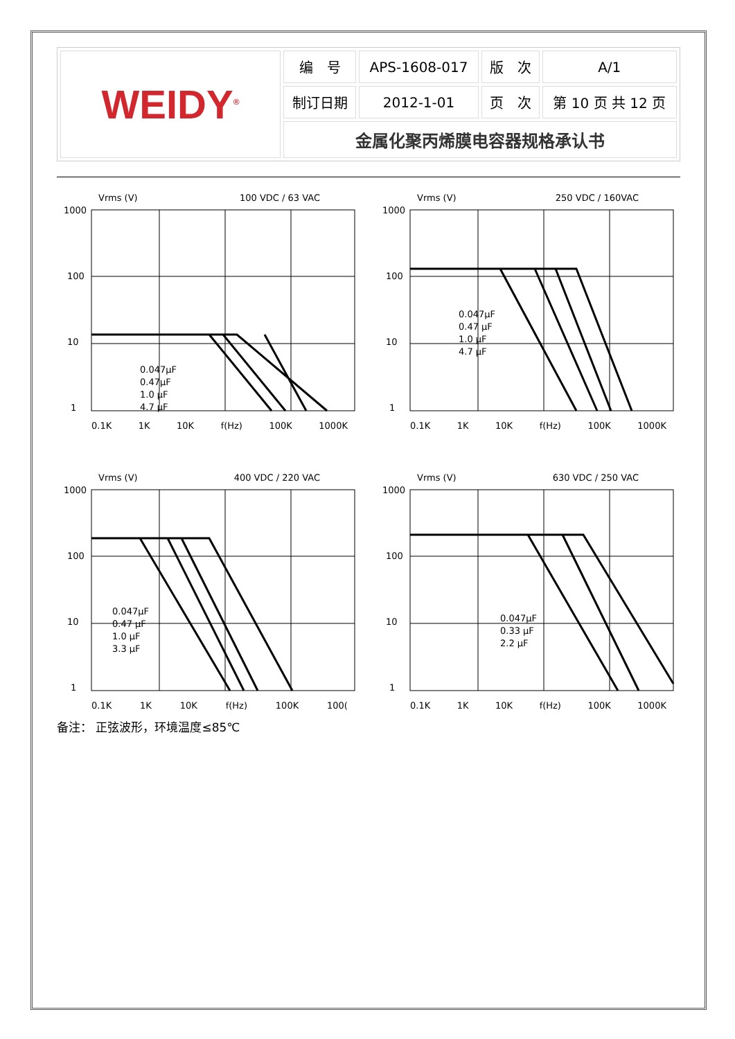| WEIDY<sup>®</sup> | 编 号 | APS-1608-017 | 版 次 | A/1 |
| | 制订日期 | 2012-1-01 | 页 次 | 第 10 页 共 12 页 |
| | 金属化聚丙烯膜电容器规格承认书 | | | |
Vrms (V) 100 VDC / 63 VAC
1000
100
10
1
0.047μF
0.47μF
1.0 μF
4.7 μF
0.1K 1K 10K f(Hz) 100K 1000K
Vrms (V) 250 VDC / 160VAC
1000
100
10
1
0.047μF
0.47 μF
1.0 μF
4.7 μF
0.1K 1K 10K f(Hz) 100K 1000K
Vrms (V) 400 VDC / 220 VAC
1000
100
10
1
0.047μF
0.47 μF
1.0 μF
3.3 μF
0.1K 1K 10K f(Hz) 100K 100(
Vrms (V) 630 VDC / 250 VAC
1000
100
10
1
0.047μF
0.33 μF
2.2 μF
0.1K 1K 10K f(Hz) 100K 1000K
备注： 正弦波形，环境温度≤85℃